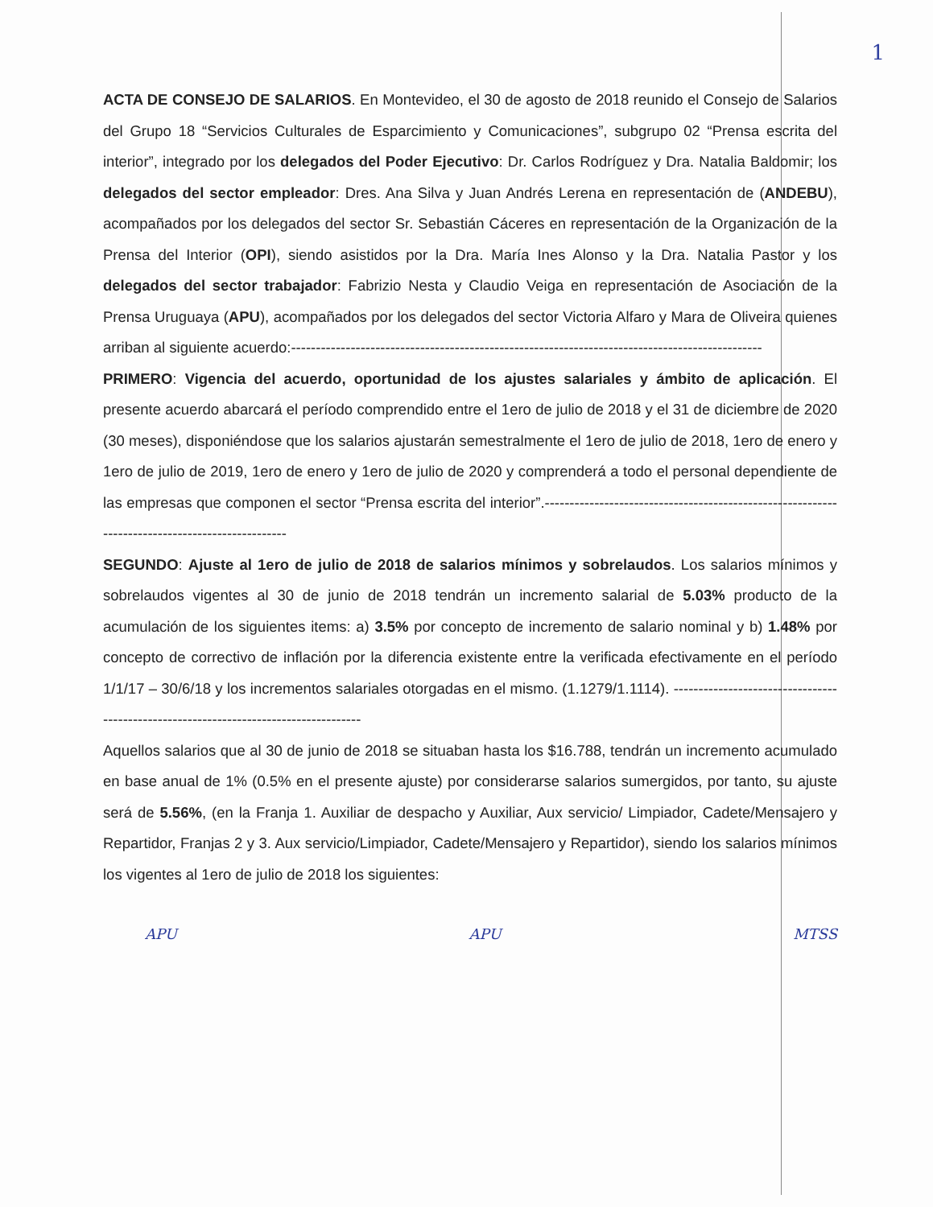1
ACTA DE CONSEJO DE SALARIOS. En Montevideo, el 30 de agosto de 2018 reunido el Consejo de Salarios del Grupo 18 “Servicios Culturales de Esparcimiento y Comunicaciones”, subgrupo 02 “Prensa escrita del interior”, integrado por los delegados del Poder Ejecutivo: Dr. Carlos Rodríguez y Dra. Natalia Baldomir; los delegados del sector empleador: Dres. Ana Silva y Juan Andrés Lerena en representación de (ANDEBU), acompañados por los delegados del sector Sr. Sebastián Cáceres en representación de la Organización de la Prensa del Interior (OPI), siendo asistidos por la Dra. María Ines Alonso y la Dra. Natalia Pastor y los delegados del sector trabajador: Fabrizio Nesta y Claudio Veiga en representación de Asociación de la Prensa Uruguaya (APU), acompañados por los delegados del sector Victoria Alfaro y Mara de Oliveira quienes arriban al siguiente acuerdo:-----------------------------------------------------------------------------------------------
PRIMERO: Vigencia del acuerdo, oportunidad de los ajustes salariales y ámbito de aplicación. El presente acuerdo abarcará el período comprendido entre el 1ero de julio de 2018 y el 31 de diciembre de 2020 (30 meses), disponiéndose que los salarios ajustarán semestralmente el 1ero de julio de 2018, 1ero de enero y 1ero de julio de 2019, 1ero de enero y 1ero de julio de 2020 y comprenderá a todo el personal dependiente de las empresas que componen el sector “Prensa escrita del interior”.------------------------------------------------------------------------------------------------
SEGUNDO: Ajuste al 1ero de julio de 2018 de salarios mínimos y sobrelaudos. Los salarios mínimos y sobrelaudos vigentes al 30 de junio de 2018 tendrán un incremento salarial de 5.03% producto de la acumulación de los siguientes items: a) 3.5% por concepto de incremento de salario nominal y b) 1.48% por concepto de correctivo de inflación por la diferencia existente entre la verificada efectivamente en el período 1/1/17 – 30/6/18 y los incrementos salariales otorgadas en el mismo. (1.1279/1.1114). -------------------------------------------------------------------------------------
Aquellos salarios que al 30 de junio de 2018 se situaban hasta los $16.788, tendrán un incremento acumulado en base anual de 1% (0.5% en el presente ajuste) por considerarse salarios sumergidos, por tanto, su ajuste será de 5.56%, (en la Franja 1. Auxiliar de despacho y Auxiliar, Aux servicio/ Limpiador, Cadete/Mensajero y Repartidor, Franjas 2 y 3. Aux servicio/Limpiador, Cadete/Mensajero y Repartidor), siendo los salarios mínimos los vigentes al 1ero de julio de 2018 los siguientes:
APU APU MTSS